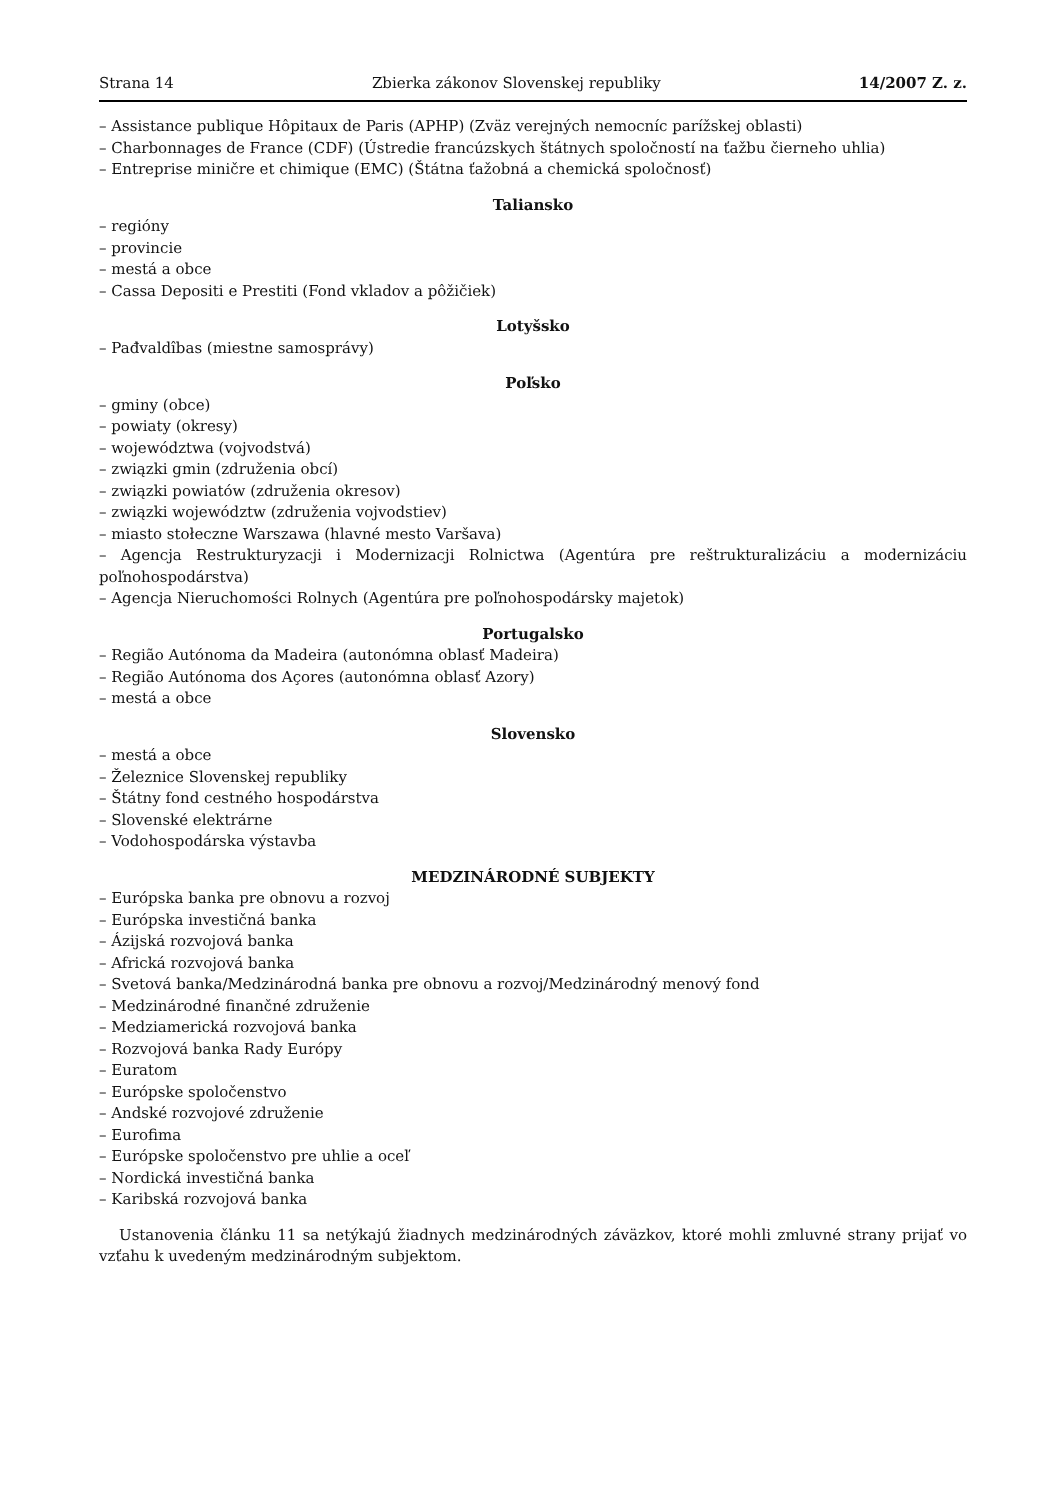Strana 14 Zbierka zákonov Slovenskej republiky 14/2007 Z. z.
– Assistance publique Hôpitaux de Paris (APHP) (Zväz verejných nemocníc parížskej oblasti)
– Charbonnages de France (CDF) (Ústredie francúzskych štátnych spoločností na ťažbu čierneho uhlia)
– Entreprise miničre et chimique (EMC) (Štátna ťažobná a chemická spoločnosť)
Taliansko
– regióny
– provincie
– mestá a obce
– Cassa Depositi e Prestiti (Fond vkladov a pôžičiek)
Lotyšsko
– Pađvaldîbas (miestne samosprávy)
Poľsko
– gminy (obce)
– powiaty (okresy)
– województwa (vojvodstvá)
– związki gmin (združenia obcí)
– związki powiatów (združenia okresov)
– związki województw (združenia vojvodstiev)
– miasto stołeczne Warszawa (hlavné mesto Varšava)
– Agencja Restrukturyzacji i Modernizacji Rolnictwa (Agentúra pre reštrukturalizáciu a modernizáciu poľnohospodárstva)
– Agencja Nieruchomości Rolnych (Agentúra pre poľnohospodársky majetok)
Portugalsko
– Região Autónoma da Madeira (autonómna oblasť Madeira)
– Região Autónoma dos Açores (autonómna oblasť Azory)
– mestá a obce
Slovensko
– mestá a obce
– Železnice Slovenskej republiky
– Štátny fond cestného hospodárstva
– Slovenské elektrárne
– Vodohospodárska výstavba
MEDZINÁRODNÉ SUBJEKTY
– Európska banka pre obnovu a rozvoj
– Európska investičná banka
– Ázijská rozvojová banka
– Africká rozvojová banka
– Svetová banka/Medzinárodná banka pre obnovu a rozvoj/Medzinárodný menový fond
– Medzinárodné finančné združenie
– Medziamerická rozvojová banka
– Rozvojová banka Rady Európy
– Euratom
– Európske spoločenstvo
– Andské rozvojové združenie
– Eurofima
– Európske spoločenstvo pre uhlie a oceľ
– Nordická investičná banka
– Karibská rozvojová banka
Ustanovenia článku 11 sa netýkajú žiadnych medzinárodných záväzkov, ktoré mohli zmluvné strany prijať vo vzťahu k uvedeným medzinárodným subjektom.